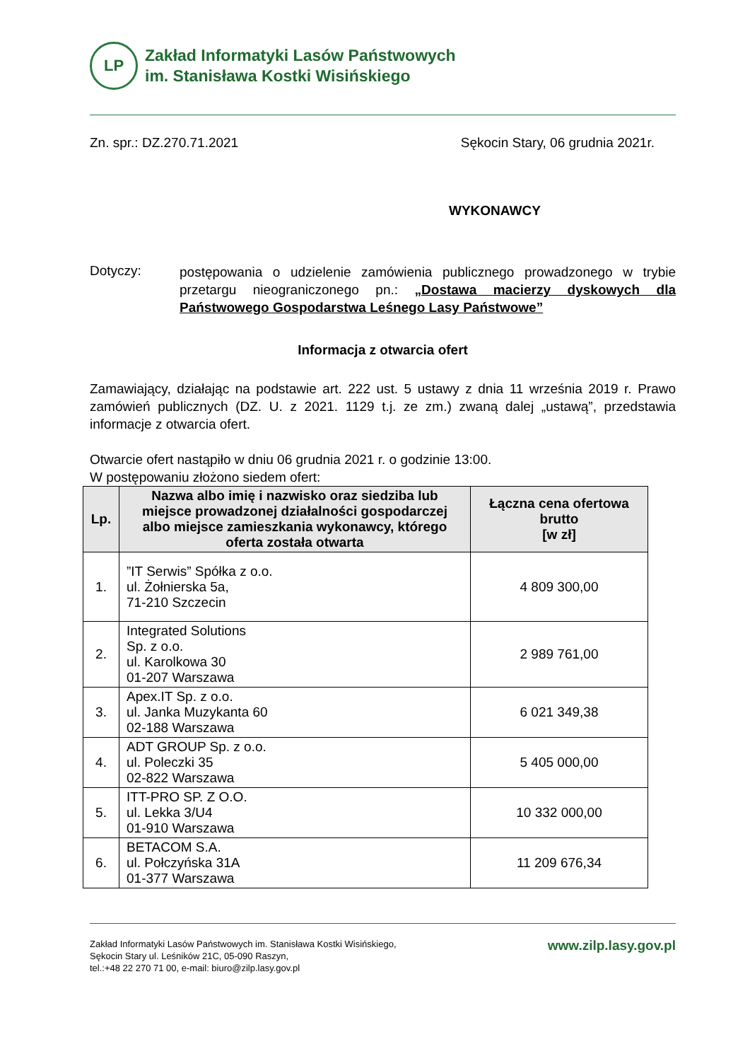LP
Zakład Informatyki Lasów Państwowych
im. Stanisława Kostki Wisińskiego
Zn. spr.: DZ.270.71.2021 Sękocin Stary, 06 grudnia 2021r.
WYKONAWCY
Dotyczy:
postępowania o udzielenie zamówienia publicznego prowadzonego w trybie przetargu nieograniczonego pn.: „Dostawa macierzy dyskowych dla Państwowego Gospodarstwa Leśnego Lasy Państwowe”
Informacja z otwarcia ofert
Zamawiający, działając na podstawie art. 222 ust. 5 ustawy z dnia 11 września 2019 r. Prawo zamówień publicznych (DZ. U. z 2021. 1129 t.j. ze zm.) zwaną dalej „ustawą”, przedstawia informacje z otwarcia ofert.
Otwarcie ofert nastąpiło w dniu 06 grudnia 2021 r. o godzinie 13:00.
W postępowaniu złożono siedem ofert:
| Lp. | Nazwa albo imię i nazwisko oraz siedziba lub miejsce prowadzonej działalności gospodarczej albo miejsce zamieszkania wykonawcy, którego oferta została otwarta | Łączna cena ofertowa brutto [w zł] |
| --- | --- | --- |
| 1. | ”IT Serwis” Spółka z o.o. ul. Żołnierska 5a, 71-210 Szczecin | 4 809 300,00 |
| 2. | Integrated Solutions Sp. z o.o. ul. Karolkowa 30 01-207 Warszawa | 2 989 761,00 |
| 3. | Apex.IT Sp. z o.o. ul. Janka Muzykanta 60 02-188 Warszawa | 6 021 349,38 |
| 4. | ADT GROUP Sp. z o.o. ul. Poleczki 35 02-822 Warszawa | 5 405 000,00 |
| 5. | ITT-PRO SP. Z O.O. ul. Lekka 3/U4 01-910 Warszawa | 10 332 000,00 |
| 6. | BETACOM S.A. ul. Połczyńska 31A 01-377 Warszawa | 11 209 676,34 |
Zakład Informatyki Lasów Państwowych im. Stanisława Kostki Wisińskiego,
Sękocin Stary ul. Leśników 21C, 05-090 Raszyn,
tel.:+48 22 270 71 00, e-mail: biuro@zilp.lasy.gov.pl
www.zilp.lasy.gov.pl